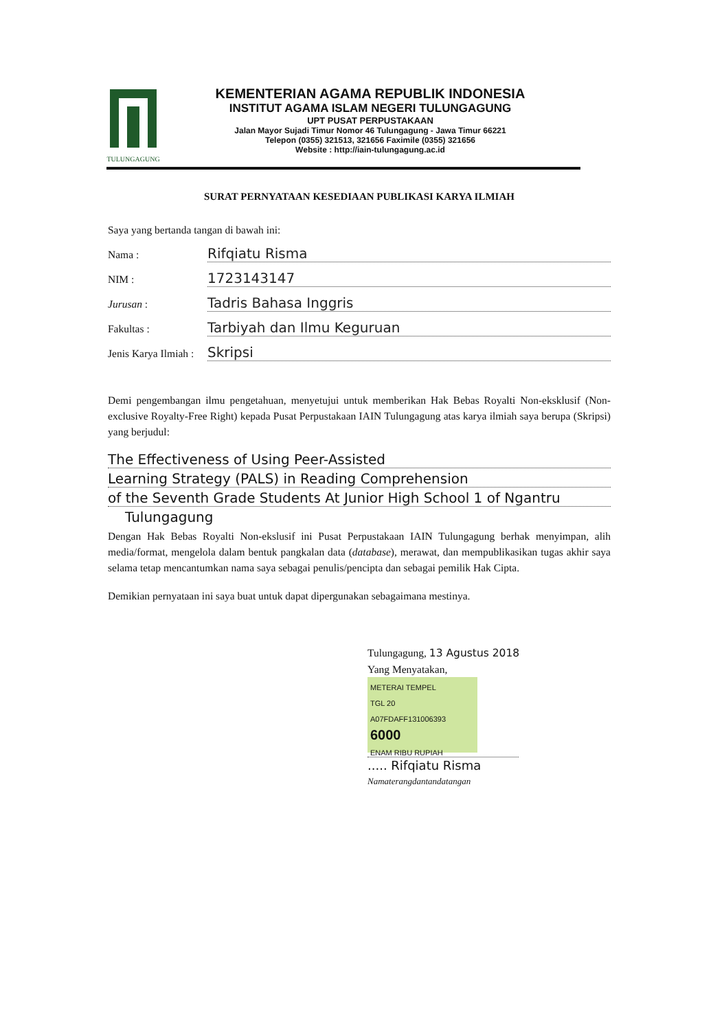TULUNGAGUNG
KEMENTERIAN AGAMA REPUBLIK INDONESIA
INSTITUT AGAMA ISLAM NEGERI TULUNGAGUNG
UPT PUSAT PERPUSTAKAAN
Jalan Mayor Sujadi Timur Nomor 46 Tulungagung - Jawa Timur 66221
Telepon (0355) 321513, 321656 Faximile (0355) 321656
Website : http://iain-tulungagung.ac.id
SURAT PERNYATAAN KESEDIAAN PUBLIKASI KARYA ILMIAH
Saya yang bertanda tangan di bawah ini:
Nama : Rifqiatu Risma
NIM : 1723143147
Jurusan : Tadris Bahasa Inggris
Fakultas : Tarbiyah dan Ilmu Keguruan
Jenis Karya Ilmiah : Skripsi
Demi pengembangan ilmu pengetahuan, menyetujui untuk memberikan Hak Bebas Royalti Non-eksklusif (Non-exclusive Royalty-Free Right) kepada Pusat Perpustakaan IAIN Tulungagung atas karya ilmiah saya berupa (Skripsi) yang berjudul:
The Effectiveness of Using Peer-Assisted
Learning Strategy (PALS) in Reading Comprehension
of the Seventh Grade Students At Junior High School 1 of Ngantru
Tulungagung
Dengan Hak Bebas Royalti Non-ekslusif ini Pusat Perpustakaan IAIN Tulungagung berhak menyimpan, alih media/format, mengelola dalam bentuk pangkalan data (database), merawat, dan mempublikasikan tugas akhir saya selama tetap mencantumkan nama saya sebagai penulis/pencipta dan sebagai pemilik Hak Cipta.
Demikian pernyataan ini saya buat untuk dapat dipergunakan sebagaimana mestinya.
Tulungagung, 13 Agustus 2018
Yang Menyatakan,
METERAI TEMPEL
TGL 20
A07FDAFF131006393
6000
ENAM RIBU RUPIAH
..... Rifqiatu Risma
Namaterangdantandatangan